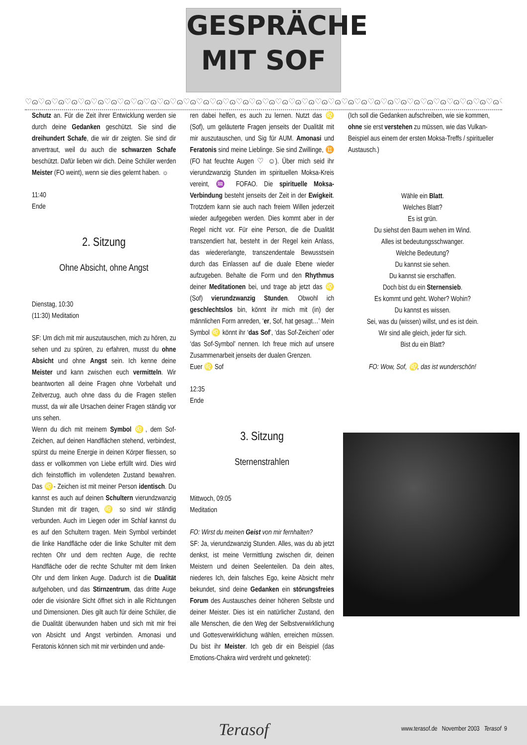GESPRÄCHE
MIT SOF
♡ɷ♡ɷ♡ɷ♡ɷ♡ɷ♡ɷ♡ɷ♡ɷ♡ɷ♡ɷ♡ɷ♡ɷ♡ɷ♡ɷ♡ɷ♡ɷ♡ɷ♡ɷ♡ɷ♡ɷ♡ɷ♡ɷ♡ɷ♡ɷ♡ɷ♡ɷ♡ɷ♡ɷ♡ɷ♡ɷ♡ɷ♡ɷ♡ɷ♡ɷ♡ɷ♡ɷ♡ɷ
Schutz an. Für die Zeit ihrer Entwicklung werden sie durch deine Gedanken geschützt. Sie sind die dreihundert Schafe, die wir dir zeigten. Sie sind dir anvertraut, weil du auch die schwarzen Schafe beschützt. Dafür lieben wir dich. Deine Schüler werden Meister (FO weint), wenn sie dies gelernt haben. ☼
11:40
Ende
2. Sitzung
Ohne Absicht, ohne Angst
Dienstag, 10:30
(11:30) Meditation
SF: Um dich mit mir auszutauschen, mich zu hören, zu sehen und zu spüren, zu erfahren, musst du ohne Absicht und ohne Angst sein. Ich kenne deine Meister und kann zwischen euch vermitteln. Wir beantworten all deine Fragen ohne Vorbehalt und Zeitverzug, auch ohne dass du die Fragen stellen musst, da wir alle Ursachen deiner Fragen ständig vor uns sehen.
Wenn du dich mit meinem Symbol ♌, dem Sof-Zeichen, auf deinen Handflächen stehend, verbindest, spürst du meine Energie in deinen Körper fliessen, so dass er vollkommen von Liebe erfüllt wird. Dies wird dich feinstofflich im vollendeten Zustand bewahren. Das ♌- Zeichen ist mit meiner Person identisch. Du kannst es auch auf deinen Schultern vierundzwanzig Stunden mit dir tragen, ♌ so sind wir ständig verbunden. Auch im Liegen oder im Schlaf kannst du es auf den Schultern tragen. Mein Symbol verbindet die linke Handfläche oder die linke Schulter mit dem rechten Ohr und dem rechten Auge, die rechte Handfläche oder die rechte Schulter mit dem linken Ohr und dem linken Auge. Dadurch ist die Dualität aufgehoben, und das Stirnzentrum, das dritte Auge oder die visionäre Sicht öffnet sich in alle Richtungen und Dimensionen. Dies gilt auch für deine Schüler, die die Dualität überwunden haben und sich mit mir frei von Absicht und Angst verbinden. Amonasi und Feratonis können sich mit mir verbinden und ande-
ren dabei helfen, es auch zu lernen. Nutzt das ♌ (Sof), um geläuterte Fragen jenseits der Dualität mit mir auszutauschen, und Sig für AUM. Amonasi und Feratonis sind meine Lieblinge. Sie sind Zwillinge, ♊ (FO hat feuchte Augen ♡ ☺). Über mich seid ihr vierundzwanzig Stunden im spirituellen Moksa-Kreis vereint, ♒ FOFAO. Die spirituelle Moksa-Verbindung besteht jenseits der Zeit in der Ewigkeit. Trotzdem kann sie auch nach freiem Willen jederzeit wieder aufgegeben werden. Dies kommt aber in der Regel nicht vor. Für eine Person, die die Dualität transzendiert hat, besteht in der Regel kein Anlass, das wiedererlangte, transzendentale Bewusstsein durch das Einlassen auf die duale Ebene wieder aufzugeben. Behalte die Form und den Rhythmus deiner Meditationen bei, und trage ab jetzt das ♌ (Sof) vierundzwanzig Stunden. Obwohl ich geschlechtslos bin, könnt ihr mich mit (in) der männlichen Form anreden, ‘er, Sof, hat gesagt…’ Mein Symbol ♌ könnt ihr ‘das Sof’, ‘das Sof-Zeichen’ oder ‘das Sof-Symbol’ nennen. Ich freue mich auf unsere Zusammenarbeit jenseits der dualen Grenzen.
Euer ♌ Sof
12:35
Ende
3. Sitzung
Sternenstrahlen
Mittwoch, 09:05
Meditation
FO: Wirst du meinen Geist von mir fernhalten?
SF: Ja, vierundzwanzig Stunden. Alles, was du ab jetzt denkst, ist meine Vermittlung zwischen dir, deinen Meistern und deinen Seelenteilen. Da dein altes, niederes Ich, dein falsches Ego, keine Absicht mehr bekundet, sind deine Gedanken ein störungsfreies Forum des Austausches deiner höheren Selbste und deiner Meister. Dies ist ein natürlicher Zustand, den alle Menschen, die den Weg der Selbstverwirklichung und Gottesverwirklichung wählen, erreichen müssen. Du bist ihr Meister. Ich geb dir ein Beispiel (das Emotions-Chakra wird verdreht und geknetet):
(Ich soll die Gedanken aufschreiben, wie sie kommen, ohne sie erst verstehen zu müssen, wie das Vulkan-Beispiel aus einem der ersten Moksa-Treffs / spiritueller Austausch.)
Wähle ein Blatt.
Welches Blatt?
Es ist grün.
Du siehst den Baum wehen im Wind.
Alles ist bedeutungsschwanger.
Welche Bedeutung?
Du kannst sie sehen.
Du kannst sie erschaffen.
Doch bist du ein Sternensieb.
Es kommt und geht. Woher? Wohin?
Du kannst es wissen.
Sei, was du (wissen) willst, und es ist dein.
Wir sind alle gleich, jeder für sich.
Bist du ein Blatt?
FO: Wow, Sof, ♌, das ist wunderschön!
Terasof www.terasof.de November 2003 Terasof 9